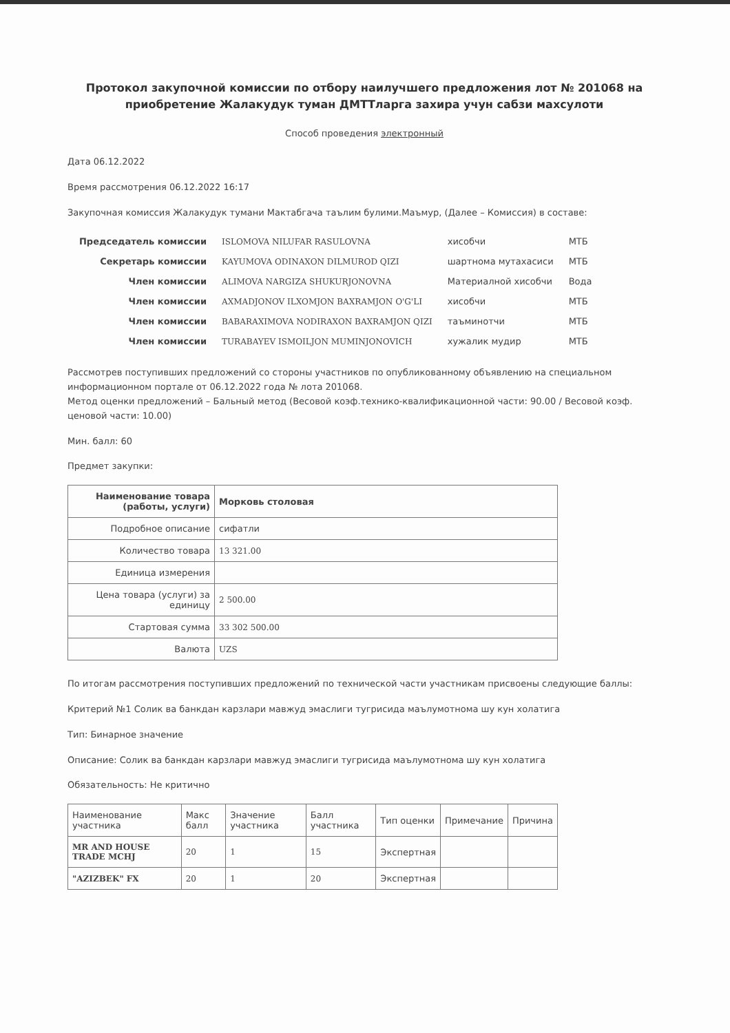Протокол закупочной комиссии по отбору наилучшего предложения лот № 201068 на приобретение Жалакудук туман ДМТТларга захира учун сабзи махсулоти
Способ проведения электронный
Дата 06.12.2022
Время рассмотрения 06.12.2022 16:17
Закупочная комиссия Жалакудук тумани Мактабгача таълим булими.Маъмур, (Далее – Комиссия) в составе:
| Председатель комиссии | ISLOMOVA NILUFAR RASULOVNA | хисобчи | МТБ |
| Секретарь комиссии | KAYUMOVA ODINAXON DILMUROD QIZI | шартнома мутахасиси | МТБ |
| Член комиссии | ALIMOVA NARGIZA SHUKURJONOVNA | Материалной хисобчи | Вода |
| Член комиссии | AXMADJONOV ILXOMJON BAXRAMJON O'G'LI | хисобчи | МТБ |
| Член комиссии | BABARAXIMOVA NODIRAXON BAXRAMJON QIZI | таъминотчи | МТБ |
| Член комиссии | TURABAYEV ISMOILJON MUMINJONOVICH | хужалик мудир | МТБ |
Рассмотрев поступивших предложений со стороны участников по опубликованному объявлению на специальном информационном портале от 06.12.2022 года № лота 201068.
Метод оценки предложений – Бальный метод (Весовой коэф.технико-квалификационной части: 90.00 / Весовой коэф. ценовой части: 10.00)
Мин. балл: 60
Предмет закупки:
| Наименование товара (работы, услуги) | Морковь столовая |
| Подробное описание | сифатли |
| Количество товара | 13 321.00 |
| Единица измерения | |
| Цена товара (услуги) за единицу | 2 500.00 |
| Стартовая сумма | 33 302 500.00 |
| Валюта | UZS |
По итогам рассмотрения поступивших предложений по технической части участникам присвоены следующие баллы:
Критерий №1 Солик ва банкдан карзлари мавжуд эмаслиги тугрисида маълумотнома шу кун холатига
Тип: Бинарное значение
Описание: Солик ва банкдан карзлари мавжуд эмаслиги тугрисида маълумотнома шу кун холатига
Обязательность: Не критично
| Наименование участника | Макс балл | Значение участника | Балл участника | Тип оценки | Примечание | Причина |
| --- | --- | --- | --- | --- | --- | --- |
| MR AND HOUSE TRADE MCHJ | 20 | 1 | 15 | Экспертная | | |
| "AZIZBEK" FX | 20 | 1 | 20 | Экспертная | | |